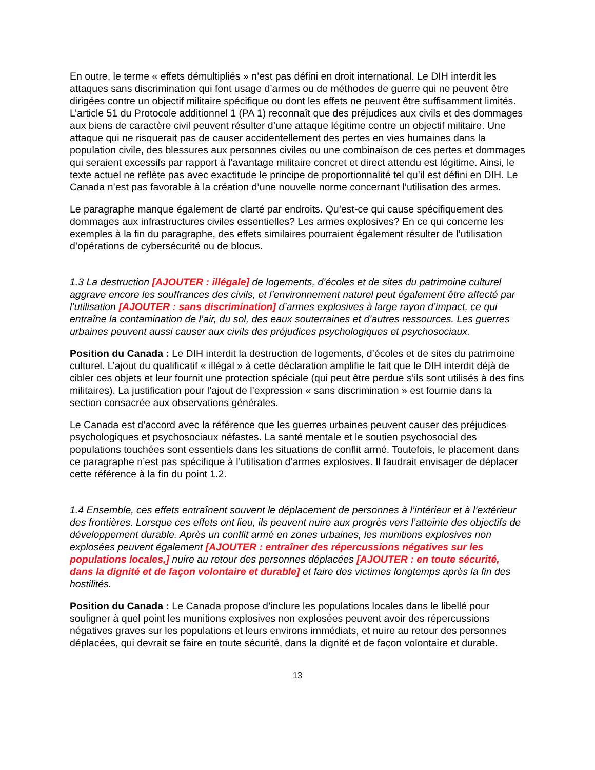En outre, le terme « effets démultipliés » n’est pas défini en droit international. Le DIH interdit les attaques sans discrimination qui font usage d’armes ou de méthodes de guerre qui ne peuvent être dirigées contre un objectif militaire spécifique ou dont les effets ne peuvent être suffisamment limités. L’article 51 du Protocole additionnel 1 (PA 1) reconnaît que des préjudices aux civils et des dommages aux biens de caractère civil peuvent résulter d’une attaque légitime contre un objectif militaire. Une attaque qui ne risquerait pas de causer accidentellement des pertes en vies humaines dans la population civile, des blessures aux personnes civiles ou une combinaison de ces pertes et dommages qui seraient excessifs par rapport à l’avantage militaire concret et direct attendu est légitime. Ainsi, le texte actuel ne reflète pas avec exactitude le principe de proportionnalité tel qu’il est défini en DIH. Le Canada n’est pas favorable à la création d’une nouvelle norme concernant l’utilisation des armes.
Le paragraphe manque également de clarté par endroits. Qu’est-ce qui cause spécifiquement des dommages aux infrastructures civiles essentielles? Les armes explosives? En ce qui concerne les exemples à la fin du paragraphe, des effets similaires pourraient également résulter de l’utilisation d’opérations de cybersécurité ou de blocus.
1.3 La destruction [AJOUTER : illégale] de logements, d’écoles et de sites du patrimoine culturel aggrave encore les souffrances des civils, et l’environnement naturel peut également être affecté par l’utilisation [AJOUTER : sans discrimination] d’armes explosives à large rayon d’impact, ce qui entraîne la contamination de l’air, du sol, des eaux souterraines et d’autres ressources. Les guerres urbaines peuvent aussi causer aux civils des préjudices psychologiques et psychosociaux.
Position du Canada : Le DIH interdit la destruction de logements, d’écoles et de sites du patrimoine culturel. L’ajout du qualificatif « illégal » à cette déclaration amplifie le fait que le DIH interdit déjà de cibler ces objets et leur fournit une protection spéciale (qui peut être perdue s’ils sont utilisés à des fins militaires). La justification pour l’ajout de l’expression « sans discrimination » est fournie dans la section consacrée aux observations générales.
Le Canada est d’accord avec la référence que les guerres urbaines peuvent causer des préjudices psychologiques et psychosociaux néfastes. La santé mentale et le soutien psychosocial des populations touchées sont essentiels dans les situations de conflit armé. Toutefois, le placement dans ce paragraphe n’est pas spécifique à l’utilisation d’armes explosives. Il faudrait envisager de déplacer cette référence à la fin du point 1.2.
1.4 Ensemble, ces effets entraînent souvent le déplacement de personnes à l’intérieur et à l’extérieur des frontières. Lorsque ces effets ont lieu, ils peuvent nuire aux progrès vers l’atteinte des objectifs de développement durable. Après un conflit armé en zones urbaines, les munitions explosives non explosées peuvent également [AJOUTER : entraîner des répercussions négatives sur les populations locales,] nuire au retour des personnes déplacées [AJOUTER : en toute sécurité, dans la dignité et de façon volontaire et durable] et faire des victimes longtemps après la fin des hostilités.
Position du Canada : Le Canada propose d’inclure les populations locales dans le libellé pour souligner à quel point les munitions explosives non explosées peuvent avoir des répercussions négatives graves sur les populations et leurs environs immédiats, et nuire au retour des personnes déplacées, qui devrait se faire en toute sécurité, dans la dignité et de façon volontaire et durable.
13